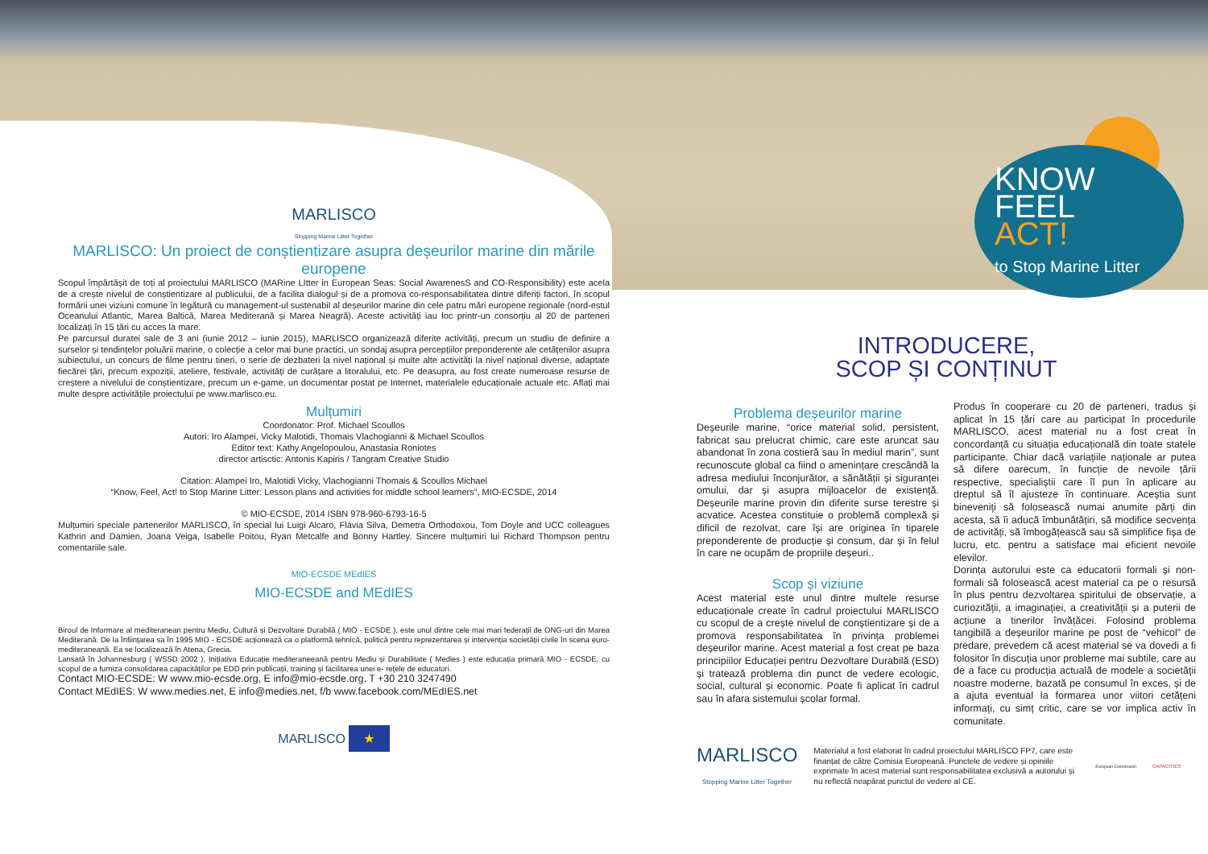MARLISCO
Stopping Marine Litter Together
MARLISCO: Un proiect de conștientizare asupra deșeurilor marine din mările europene
Scopul împărtășit de toți al proiectului MARLISCO (MARine LItter in European Seas: Social AwarenesS and CO-Responsibility) este acela de a crește nivelul de conștientizare al publicului, de a facilita dialogul și de a promova co-responsabilitatea dintre diferiți factori, în scopul formării unei viziuni comune în legătură cu management-ul sustenabil al deșeurilor marine din cele patru mări europene regionale (nord-estul Oceanului Atlantic, Marea Baltică, Marea Mediterană și Marea Neagră). Aceste activități iau loc printr-un consorțiu al 20 de parteneri localizați în 15 țări cu acces la mare.
Pe parcursul duratei sale de 3 ani (iunie 2012 – iunie 2015), MARLISCO organizează diferite activități, precum un studiu de definire a surselor și tendințelor poluării marine, o colecție a celor mai bune practici, un sondaj asupra percepțiilor preponderente ale cetățenilor asupra subiectului, un concurs de filme pentru tineri, o serie de dezbateri la nivel național și multe alte activități la nivel național diverse, adaptate fiecărei țări, precum expoziții, ateliere, festivale, activități de curățare a litoralului, etc. Pe deasupra, au fost create numeroase resurse de creștere a nivelului de conștientizare, precum un e-game, un documentar postat pe Internet, materialele educaționale actuale etc. Aflați mai multe despre activitățile proiectului pe www.marlisco.eu.
Mulțumiri
Coordonator: Prof. Michael Scoullos
Autori: Iro Alampei, Vicky Malotidi, Thomais Vlachogianni & Michael Scoullos
Editor text: Kathy Angelopoulou, Anastasia Roniotes
director artisctic: Antonis Kapiris / Tangram Creative Studio
Citation: Alampei Iro, Malotidi Vicky, Vlachogianni Thomais & Scoullos Michael
“Know, Feel, Act! to Stop Marine Litter: Lesson plans and activities for middle school learners”, MIO-ECSDE, 2014
© MIO-ECSDE, 2014 ISBN 978-960-6793-16-5
Mulțumiri speciale partenerilor MARLISCO, în special lui Luigi Alcaro, Flávia Silva, Demetra Orthodoxou, Tom Doyle and UCC colleagues Kathrin and Damien, Joana Veiga, Isabelle Poitou, Ryan Metcalfe and Bonny Hartley. Sincere mulțumiri lui Richard Thompson pentru comentariile sale.
MIO-ECSDE MEdIES
MIO-ECSDE and MEdIES
Biroul de Informare al mediteranean pentru Mediu, Cultură și Dezvoltare Durabilă ( MIO - ECSDE ), este unul dintre cele mai mari federații de ONG-uri din Marea Mediterană. De la înființarea sa în 1995 MIO - ECSDE acționează ca o platformă tehnică, politică pentru reprezentarea și intervenția societății civile în scena euro-mediteraneană. Ea se localizează în Atena, Grecia.
Lansată în Johannesburg ( WSSD 2002 ), Inițiativa Educație mediteraneeană pentru Mediu și Durabilitate ( Medies ) este educația primară MIO - ECSDE, cu scopul de a furniza consolidarea capacităților pe EDD prin publicații, training și facilitarea unei e- rețele de educatori.
Contact MIO-ECSDE: W www.mio-ecsde.org, E info@mio-ecsde.org, T +30 210 3247490
Contact MEdIES: W www.medies.net, E info@medies.net, f/b www.facebook.com/MEdIES.net
MARLISCO ★
INTRODUCERE,
SCOP ȘI CONȚINUT
Problema deșeurilor marine
Deșeurile marine, “orice material solid, persistent, fabricat sau prelucrat chimic, care este aruncat sau abandonat în zona costieră sau în mediul marin”, sunt recunoscute global ca fiind o amenințare crescândă la adresa mediului înconjurător, a sănătății și siguranței omului, dar și asupra mijloacelor de existență. Deșeurile marine provin din diferite surse terestre și acvatice. Acestea constituie o problemă complexă și dificil de rezolvat, care își are originea în tiparele preponderente de producție și consum, dar și în felul în care ne ocupăm de propriile deșeuri..
Scop și viziune
Acest material este unul dintre multele resurse educaționale create în cadrul proiectului MARLISCO cu scopul de a crește nivelul de conștientizare și de a promova responsabilitatea în privința problemei deșeurilor marine. Acest material a fost creat pe baza principiilor Educației pentru Dezvoltare Durabilă (ESD) și tratează problema din punct de vedere ecologic, social, cultural și economic. Poate fi aplicat în cadrul sau în afara sistemului școlar formal.
Produs în cooperare cu 20 de parteneri, tradus și aplicat în 15 țări care au participat în procedurile MARLISCO, acest material nu a fost creat în concordanță cu situația educațională din toate statele participante. Chiar dacă variațiile naționale ar putea să difere oarecum, în funcție de nevoile țării respective, specialiștii care îl pun în aplicare au dreptul să îl ajusteze în continuare. Aceștia sunt bineveniți să folosească numai anumite părți din acesta, să îi aducă îmbunătățiri, să modifice secvența de activități, să îmbogățească sau să simplifice fișa de lucru, etc. pentru a satisface mai eficient nevoile elevilor.
Dorința autorului este ca educatorii formali și non-formali să folosească acest material ca pe o resursă în plus pentru dezvoltarea spiritului de observație, a curiozității, a imaginației, a creativității și a puterii de acțiune a tinerilor învățăcei. Folosind problema tangibilă a deșeurilor marine pe post de “vehicol” de predare, prevedem că acest material se va dovedi a fi folositor în discuția unor probleme mai subtile, care au de a face cu producția actuală de modele a societății noastre moderne, bazată pe consumul în exces, și de a ajuta eventual la formarea unor viitori cetățeni informați, cu simț critic, care se vor implica activ în comunitate.
MARLISCO
Stopping Marine Litter Together
Materialul a fost elaborat în cadrul proiectului MARLISCO FP7, care este finanțat de către Comisia Europeană. Punctele de vedere și opiniile exprimate în acest material sunt responsabilitatea exclusivă a autorului și nu reflectă neapărat punctul de vedere al CE.
European Commission CAPACITIES
KNOW
FEEL
ACT!
to Stop Marine Litter